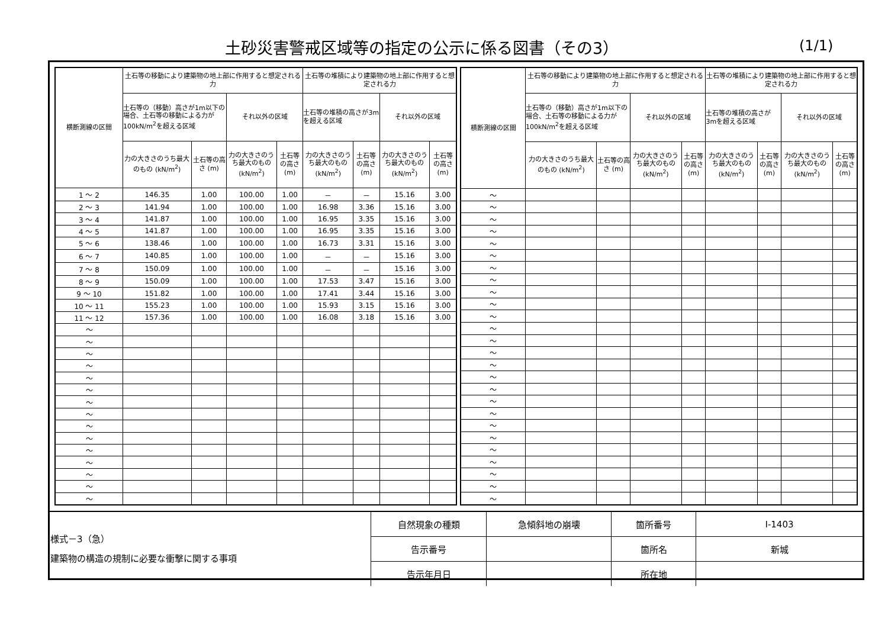土砂災害警戒区域等の指定の公示に係る図書（その3）
(1/1)
| 横断測線の区間 | 土石等の移動により建築物の地上部に作用すると想定される力 | | | | 土石等の堆積により建築物の地上部に作用すると想定される力 | | | |
| --- | --- | --- | --- | --- | --- | --- | --- | --- |
| | 土石等の（移動）高さが1m以下の場合、土石等の移動による力が100kN/m<sup>2</sup>を超える区域 | | それ以外の区域 | | 土石等の堆積の高さが3mを超える区域 | | それ以外の区域 | |
| | 力の大きさのうち最大のもの (kN/m<sup>2</sup>) | 土石等の高さ (m) | 力の大きさのうち最大のもの (kN/m<sup>2</sup>) | 土石等の高さ (m) | 力の大きさのうち最大のもの (kN/m<sup>2</sup>) | 土石等の高さ (m) | 力の大きさのうち最大のもの (kN/m<sup>2</sup>) | 土石等の高さ (m) |
| 1 ～ 2 | 146.35 | 1.00 | 100.00 | 1.00 | － | － | 15.16 | 3.00 |
| 2 ～ 3 | 141.94 | 1.00 | 100.00 | 1.00 | 16.98 | 3.36 | 15.16 | 3.00 |
| 3 ～ 4 | 141.87 | 1.00 | 100.00 | 1.00 | 16.95 | 3.35 | 15.16 | 3.00 |
| 4 ～ 5 | 141.87 | 1.00 | 100.00 | 1.00 | 16.95 | 3.35 | 15.16 | 3.00 |
| 5 ～ 6 | 138.46 | 1.00 | 100.00 | 1.00 | 16.73 | 3.31 | 15.16 | 3.00 |
| 6 ～ 7 | 140.85 | 1.00 | 100.00 | 1.00 | － | － | 15.16 | 3.00 |
| 7 ～ 8 | 150.09 | 1.00 | 100.00 | 1.00 | － | － | 15.16 | 3.00 |
| 8 ～ 9 | 150.09 | 1.00 | 100.00 | 1.00 | 17.53 | 3.47 | 15.16 | 3.00 |
| 9 ～ 10 | 151.82 | 1.00 | 100.00 | 1.00 | 17.41 | 3.44 | 15.16 | 3.00 |
| 10 ～ 11 | 155.23 | 1.00 | 100.00 | 1.00 | 15.93 | 3.15 | 15.16 | 3.00 |
| 11 ～ 12 | 157.36 | 1.00 | 100.00 | 1.00 | 16.08 | 3.18 | 15.16 | 3.00 |
| ～ | | | | | | | | |
| ～ | | | | | | | | |
| ～ | | | | | | | | |
| ～ | | | | | | | | |
| ～ | | | | | | | | |
| ～ | | | | | | | | |
| ～ | | | | | | | | |
| ～ | | | | | | | | |
| ～ | | | | | | | | |
| ～ | | | | | | | | |
| ～ | | | | | | | | |
| ～ | | | | | | | | |
| ～ | | | | | | | | |
| ～ | | | | | | | | |
| ～ | | | | | | | | |
| 横断測線の区間 | 土石等の移動により建築物の地上部に作用すると想定される力 | | | | 土石等の堆積により建築物の地上部に作用すると想定される力 | | | |
| --- | --- | --- | --- | --- | --- | --- | --- | --- |
| | 土石等の（移動）高さが1m以下の場合、土石等の移動による力が100kN/m<sup>2</sup>を超える区域 | | それ以外の区域 | | 土石等の堆積の高さが3mを超える区域 | | それ以外の区域 | |
| | 力の大きさのうち最大のもの (kN/m<sup>2</sup>) | 土石等の高さ (m) | 力の大きさのうち最大のもの (kN/m<sup>2</sup>) | 土石等の高さ (m) | 力の大きさのうち最大のもの (kN/m<sup>2</sup>) | 土石等の高さ (m) | 力の大きさのうち最大のもの (kN/m<sup>2</sup>) | 土石等の高さ (m) |
| ～ | | | | | | | | |
| ～ | | | | | | | | |
| ～ | | | | | | | | |
| ～ | | | | | | | | |
| ～ | | | | | | | | |
| ～ | | | | | | | | |
| ～ | | | | | | | | |
| ～ | | | | | | | | |
| ～ | | | | | | | | |
| ～ | | | | | | | | |
| ～ | | | | | | | | |
| ～ | | | | | | | | |
| ～ | | | | | | | | |
| ～ | | | | | | | | |
| ～ | | | | | | | | |
| ～ | | | | | | | | |
| ～ | | | | | | | | |
| ～ | | | | | | | | |
| ～ | | | | | | | | |
| ～ | | | | | | | | |
| ～ | | | | | | | | |
| ～ | | | | | | | | |
| ～ | | | | | | | | |
| ～ | | | | | | | | |
| ～ | | | | | | | | |
| ～ | | | | | | | | |
| 様式－3（急） 建築物の構造の規制に必要な衝撃に関する事項 | 自然現象の種類 | 急傾斜地の崩壊 | 箇所番号 | Ⅰ-1403 |
| | 告示番号 | | 箇所名 | 新城 |
| | 告示年月日 | | 所在地 | |